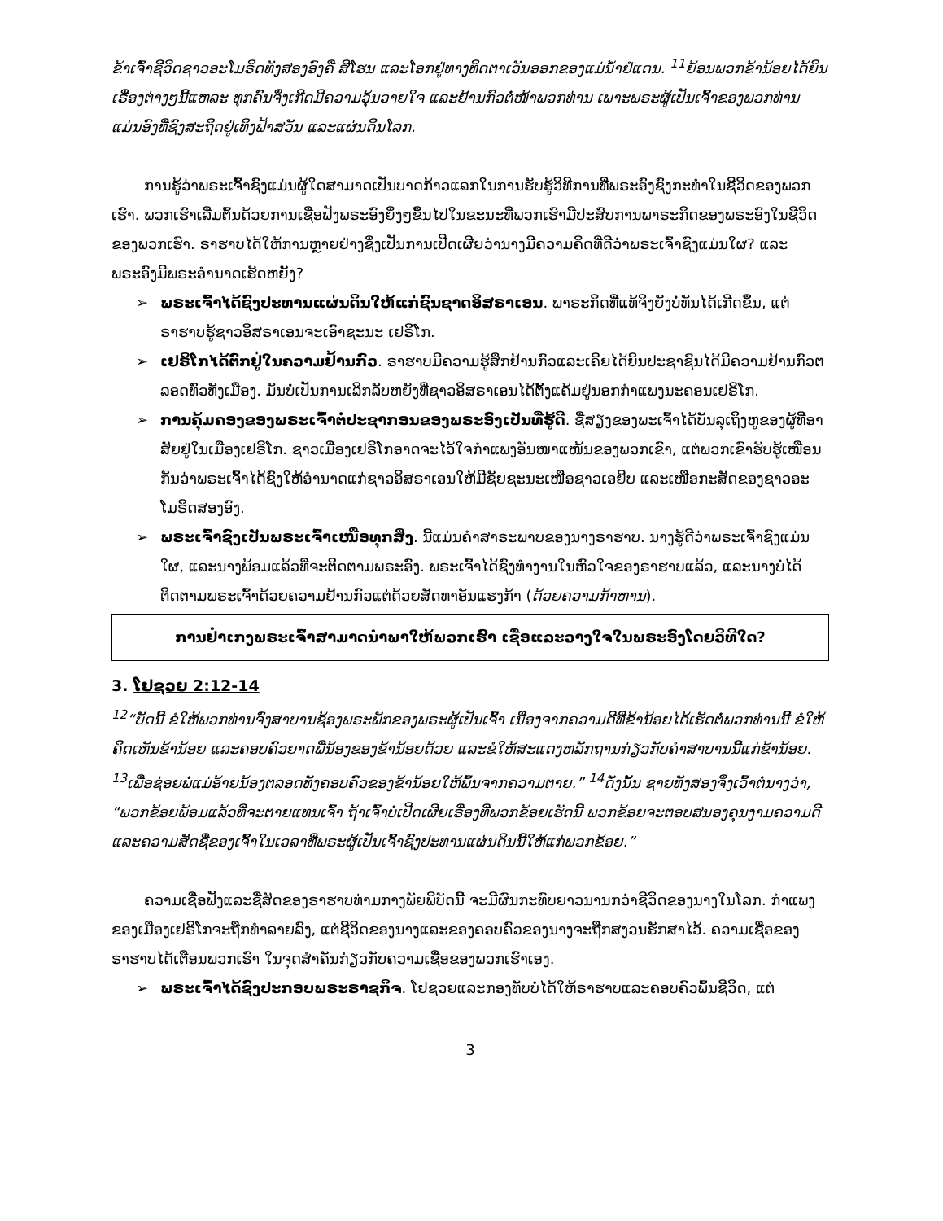ຂ້າເຈົ້າຊີວິດຊາວອະໂມຣິດທັງສອງອົງຄື ສີໂຮນ ແລະໂອກຢູ່ທາງທິດຕາເວັນອອກຂອງແມ່ນ້ຳຢໍແດນ. <sup>11</sup>ຍ້ອນພວກຂ້ານ້ອຍໄດ້ຍິນເຣື່ອງຕ່າງໆນີ້ແຫລະ ທຸກຄົນຈຶ່ງເກີດມີຄວາມວຸ້ນວາຍໃຈ ແລະຢ້ານກົວຕໍ່ໜ້າພວກທ່ານ ເພາະພຣະຜູ້ເປັນເຈົ້າຂອງພວກທ່ານ ແມ່ນອົງທີ່ຊົງສະຖິດຢູ່ເທິງຟ້າສວັນ ແລະແຜ່ນດິນໂລກ.
ການຮູ້ວ່າພຣະເຈົ້າຊົງແມ່ນຜູ້ໃດສາມາດເປັນບາດກ້າວແລກໃນການຮັບຮູ້ວິທີການທີ່ພຣະອົງຊົງກະທຳໃນຊີວິດຂອງພວກເຮົາ. ພວກເຮົາເລີ່ມຕົ້ນດ້ວຍການເຊື່ອຟັງພຣະອົງຍິ່ງໆຂຶ້ນໄປໃນຂະນະທີ່ພວກເຮົາມີປະສົບການພາຣະກິດຂອງພຣະອົງໃນຊີວິດຂອງພວກເຮົາ. ຣາຮາບໄດ້ໃຫ້ການຫຼາຍຢ່າງຊຶ່ງເປັນການເປີດເຜີຍວ່ານາງມີຄວາມຄິດທີ່ດີວ່າພຣະເຈົ້າຊົງແມ່ນໃຜ? ແລະ ພຣະອົງມີພຣະອຳນາດເຮັດຫຍັງ?
➢ ພຣະເຈົ້າໄດ້ຊົງປະທານແຜ່ນດິນໃຫ້ແກ່ຊົນຊາດອິສຣາເອນ. ພາຣະກິດທີ່ແທ້ຈິງຍັງບໍ່ທັນໄດ້ເກີດຂຶ້ນ, ແຕ່ຣາຮາບຮູ້ຊາວອິສຣາເອນຈະເອົາຊະນະ ເຢຣິໂກ.
➢ ເຢຣິໂກໄດ້ຕົກຢູ່ໃນຄວາມຢ້ານກົວ. ຣາຮາບມີຄວາມຮູ້ສຶກຢ້ານກົວແລະເຄີຍໄດ້ຍິນປະຊາຊົນໄດ້ມີຄວາມຢ້ານກົວຕລອດທົ່ວທັງເມືອງ. ມັນບໍ່ເປັນການເລິກລັບຫຍັງທີ່ຊາວອິສຣາເອນໄດ້ຕັ້ງແຄ້ມຢູ່ນອກກຳແພງນະຄອນເຢຣິໂກ.
➢ ການຄຸ້ມຄອງຂອງພຣະເຈົ້າຕໍ່ປະຊາກອນຂອງພຣະອົງເປັນທີ່ຮູ້ດີ. ຊື່ສຽງຂອງພະເຈົ້າໄດ້ບັນລຸເຖິງຫູຂອງຜູ້ທີ່ອາສັຍຢູ່ໃນເມືອງເຢຣິໂກ. ຊາວເມືອງເຢຣິໂກອາດຈະໄວ້ໃຈກຳແພງອັນໜາແໜ້ນຂອງພວກເຂົາ, ແຕ່ພວກເຂົາຮັບຮູ້ເໝືອນກັນວ່າພຣະເຈົ້າໄດ້ຊົງໃຫ້ອຳນາດແກ່ຊາວອິສຣາເອນໃຫ້ມີຊັຍຊະນະເໜືອຊາວເອຢິບ ແລະເໜືອກະສັດຂອງຊາວອະໂມຣິດສອງອົງ.
➢ ພຣະເຈົ້າຊົງເປັນພຣະເຈົ້າເໜືອທຸກສິ່ງ. ນີ້ແມ່ນຄຳສາຣະພາບຂອງນາງຣາຮາບ. ນາງຮູ້ດີວ່າພຣະເຈົ້າຊົງແມ່ນໃຜ, ແລະນາງພ້ອມແລ້ວທີ່ຈະຕິດຕາມພຣະອົງ. ພຣະເຈົ້າໄດ້ຊົງທຳງານໃນຫົວໃຈຂອງຣາຮາບແລ້ວ, ແລະນາງບໍ່ໄດ້ຕິດຕາມພຣະເຈົ້າດ້ວຍຄວາມຢ້ານກົວແຕ່ດ້ວຍສັດທາອັນແຮງກ້າ (ດ້ວຍຄວາມກ້າຫານ).
ການຢຳເກງພຣະເຈົ້າສາມາດນຳພາໃຫ້ພວກເຮົາ ເຊື່ອແລະວາງໃຈໃນພຣະອົງໂດຍວິທີໃດ?
3. ໂຢຊວຍ 2:12-14
<sup>12</sup> “ບັດນີ້ ຂໍໃຫ້ພວກທ່ານຈົ່ງສາບານຊ້ອງພຣະພັກຂອງພຣະຜູ້ເປັນເຈົ້າ ເນື່ອງຈາກຄວາມດີທີ່ຂ້ານ້ອຍໄດ້ເຮັດຕໍ່ພວກທ່ານນີ້ ຂໍໃຫ້ຄິດເຫັນຂ້ານ້ອຍ ແລະຄອບຄົວຍາດພີ່ນ້ອງຂອງຂ້ານ້ອຍດ້ວຍ ແລະຂໍໃຫ້ສະແດງຫລັກຖານກ່ຽວກັບຄຳສາບານນີ້ແກ່ຂ້ານ້ອຍ. <sup>13</sup>ເພື່ອຊ່ອຍພໍ່ແມ່ອ້າຍນ້ອງຕລອດທັງຄອບຄົວຂອງຂ້ານ້ອຍໃຫ້ພົ້ນຈາກຄວາມຕາຍ.” <sup>14</sup>ດັ່ງນັ້ນ ຊາຍທັງສອງຈຶ່ງເວົ້າຕໍ່ນາງວ່າ, “ພວກຂ້ອຍພ້ອມແລ້ວທີ່ຈະຕາຍແທນເຈົ້າ ຖ້າເຈົ້າບໍ່ເປີດເຜີຍເຣື່ອງທີ່ພວກຂ້ອຍເຮັດນີ້ ພວກຂ້ອຍຈະຕອບສນອງຄຸນງາມຄວາມດີ ແລະຄວາມສັດຊື່ຂອງເຈົ້າໃນເວລາທີ່ພຣະຜູ້ເປັນເຈົ້າຊົງປະທານແຜ່ນດິນນີ້ໃຫ້ແກ່ພວກຂ້ອຍ.”
ຄວາມເຊື່ອຟັງແລະຊື່ສັດຂອງຣາຮາບທ່າມກາງພັຍພິບັດນີ້ ຈະມີຜົນກະທົບຍາວນານກວ່າຊີວິດຂອງນາງໃນໂລກ. ກຳແພງຂອງເມືອງເຢຣິໂກຈະຖືກທຳລາຍລົງ, ແຕ່ຊີວິດຂອງນາງແລະຂອງຄອບຄົວຂອງນາງຈະຖືກສງວນຮັກສາໄວ້. ຄວາມເຊື່ອຂອງຣາຮາບໄດ້ເຕືອນພວກເຮົາ ໃນຈຸດສຳຄັນກ່ຽວກັບຄວາມເຊື່ອຂອງພວກເຮົາເອງ.
➢ ພຣະເຈົ້າໄດ້ຊົງປະກອບພຣະຣາຊກິຈ. ໂຢຊວຍແລະກອງທັບບໍ່ໄດ້ໃຫ້ຣາຮາບແລະຄອບຄົວພົ້ນຊີວິດ, ແຕ່
3